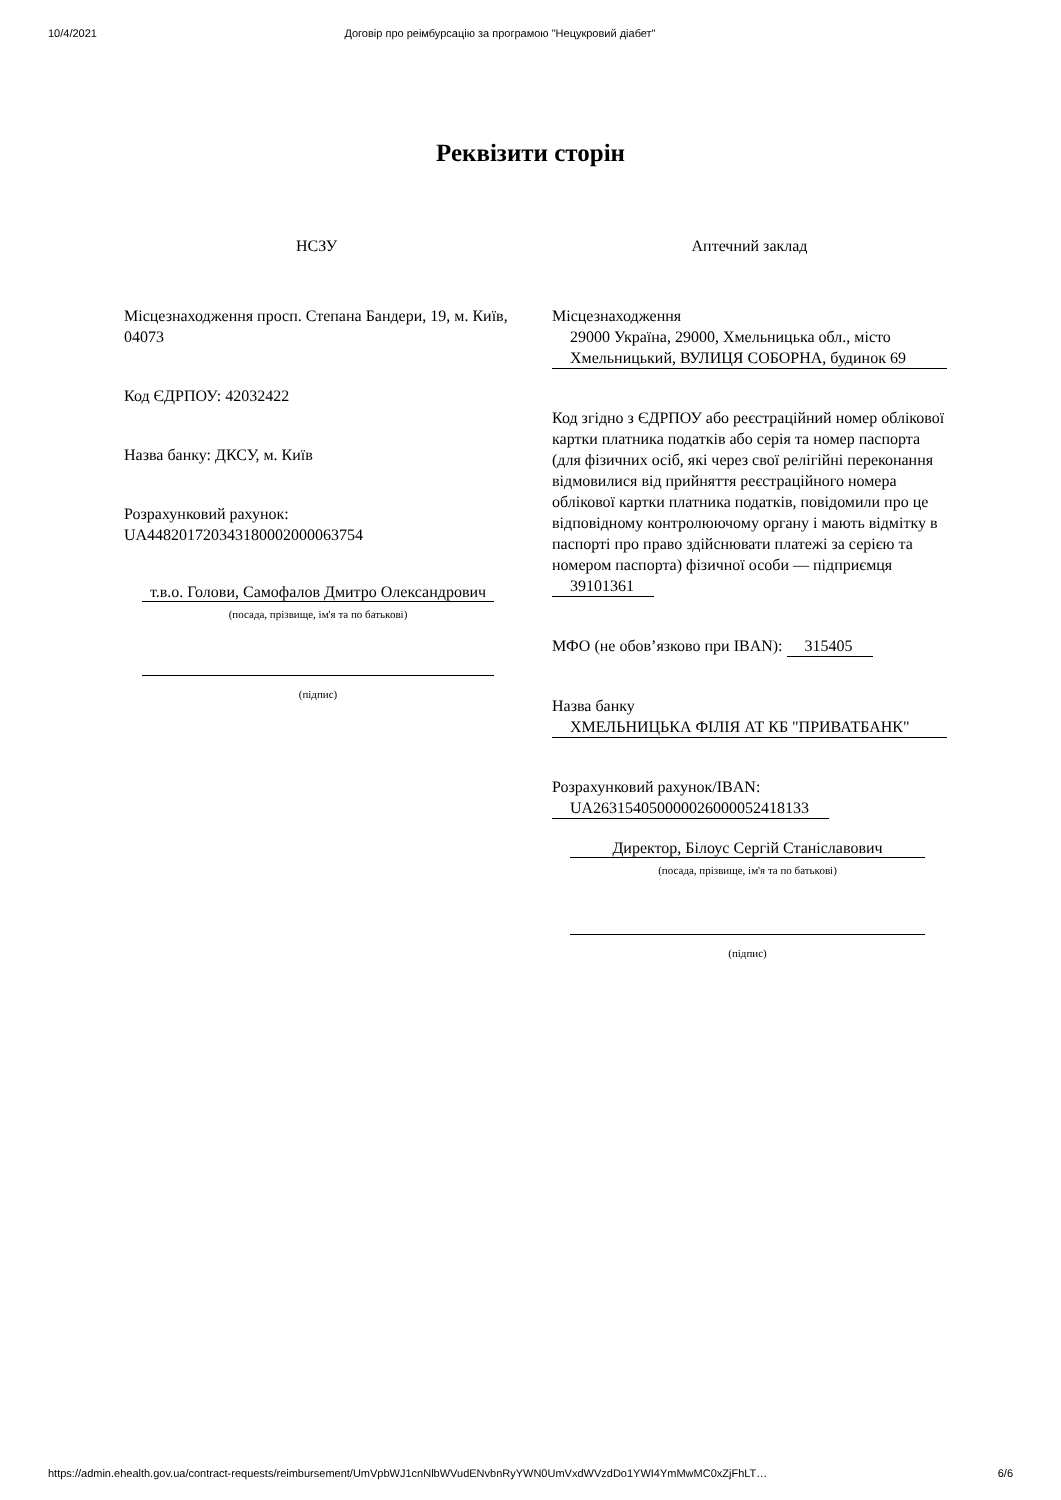10/4/2021 Договір про реімбурсацію за програмою "Нецукровий діабет"
Реквізити сторін
НСЗУ
Місцезнаходження просп. Степана Бандери, 19, м. Київ, 04073
Код ЄДРПОУ: 42032422
Назва банку: ДКСУ, м. Київ
Розрахунковий рахунок: UA448201720343180002000063754
т.в.о. Голови, Самофалов Дмитро Олександрович
(посада, прізвище, ім'я та по батькові)
(підпис)
Аптечний заклад
Місцезнаходження
29000 Україна, 29000, Хмельницька обл., місто Хмельницький, ВУЛИЦЯ СОБОРНА, будинок 69
Код згідно з ЄДРПОУ або реєстраційний номер облікової картки платника податків або серія та номер паспорта (для фізичних осіб, які через свої релігійні переконання відмовилися від прийняття реєстраційного номера облікової картки платника податків, повідомили про це відповідному контролюючому органу і мають відмітку в паспорті про право здійснювати платежі за серією та номером паспорта) фізичної особи — підприємця
39101361
МФО (не обов’язково при IBAN): 315405
Назва банку
ХМЕЛЬНИЦЬКА ФІЛІЯ АТ КБ "ПРИВАТБАНК"
Розрахунковий рахунок/IBAN:
UA263154050000026000052418133
Директор, Білоус Сергій Станіславович
(посада, прізвище, ім'я та по батькові)
(підпис)
https://admin.ehealth.gov.ua/contract-requests/reimbursement/UmVpbWJ1cnNlbWVudENvbnRyYWN0UmVxdWVzdDo1YWI4YmMwMC0xZjFhLT… 6/6